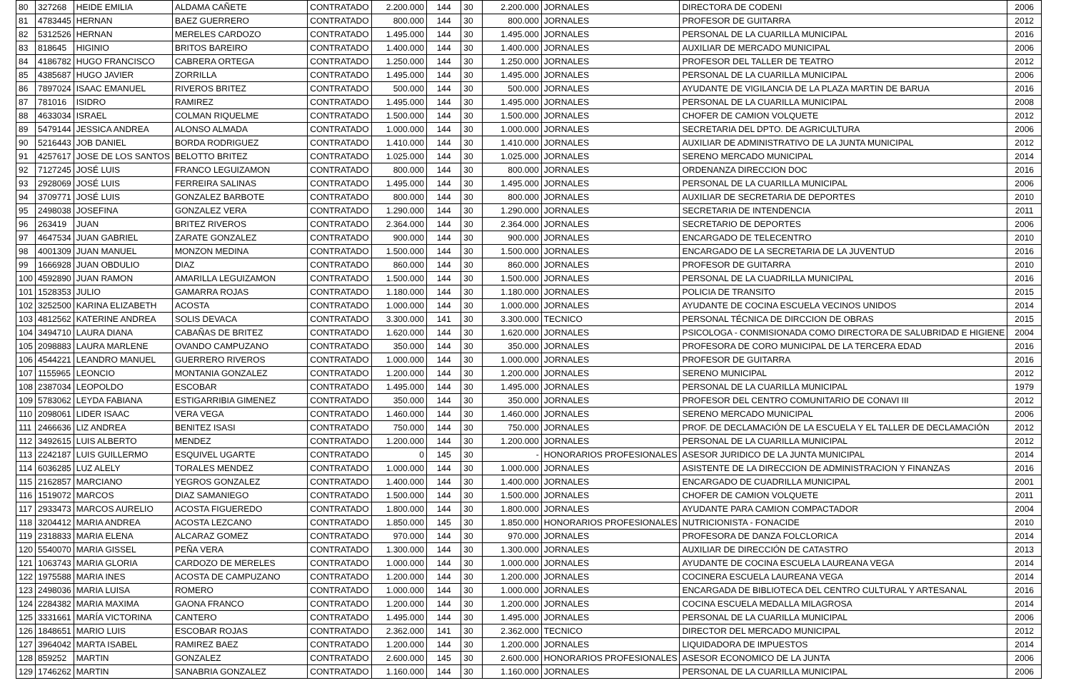| 80 | 327268 | HEIDE EMILIA | ALDAMA CAÑETE | CONTRATADO | 2.200.000 | 144 | 30 | 2.200.000 | JORNALES | DIRECTORA DE CODENI | 2006 |
| 81 | 4783445 | HERNAN | BAEZ GUERRERO | CONTRATADO | 800.000 | 144 | 30 | 800.000 | JORNALES | PROFESOR DE GUITARRA | 2012 |
| 82 | 5312526 | HERNAN | MERELES CARDOZO | CONTRATADO | 1.495.000 | 144 | 30 | 1.495.000 | JORNALES | PERSONAL DE LA CUARILLA MUNICIPAL | 2016 |
| 83 | 818645 | HIGINIO | BRITOS BAREIRO | CONTRATADO | 1.400.000 | 144 | 30 | 1.400.000 | JORNALES | AUXILIAR DE MERCADO MUNICIPAL | 2006 |
| 84 | 4186782 | HUGO FRANCISCO | CABRERA ORTEGA | CONTRATADO | 1.250.000 | 144 | 30 | 1.250.000 | JORNALES | PROFESOR DEL TALLER DE TEATRO | 2012 |
| 85 | 4385687 | HUGO JAVIER | ZORRILLA | CONTRATADO | 1.495.000 | 144 | 30 | 1.495.000 | JORNALES | PERSONAL DE LA CUARILLA MUNICIPAL | 2006 |
| 86 | 7897024 | ISAAC EMANUEL | RIVEROS BRITEZ | CONTRATADO | 500.000 | 144 | 30 | 500.000 | JORNALES | AYUDANTE DE VIGILANCIA DE LA PLAZA MARTIN DE BARUA | 2016 |
| 87 | 781016 | ISIDRO | RAMIREZ | CONTRATADO | 1.495.000 | 144 | 30 | 1.495.000 | JORNALES | PERSONAL DE LA CUARILLA MUNICIPAL | 2008 |
| 88 | 4633034 | ISRAEL | COLMAN RIQUELME | CONTRATADO | 1.500.000 | 144 | 30 | 1.500.000 | JORNALES | CHOFER DE CAMION VOLQUETE | 2012 |
| 89 | 5479144 | JESSICA ANDREA | ALONSO ALMADA | CONTRATADO | 1.000.000 | 144 | 30 | 1.000.000 | JORNALES | SECRETARIA DEL DPTO. DE AGRICULTURA | 2006 |
| 90 | 5216443 | JOB DANIEL | BORDA RODRIGUEZ | CONTRATADO | 1.410.000 | 144 | 30 | 1.410.000 | JORNALES | AUXILIAR DE ADMINISTRATIVO DE LA JUNTA MUNICIPAL | 2012 |
| 91 | 4257617 | JOSE DE LOS SANTOS | BELOTTO BRITEZ | CONTRATADO | 1.025.000 | 144 | 30 | 1.025.000 | JORNALES | SERENO MERCADO MUNICIPAL | 2014 |
| 92 | 7127245 | JOSÉ LUIS | FRANCO LEGUIZAMON | CONTRATADO | 800.000 | 144 | 30 | 800.000 | JORNALES | ORDENANZA DIRECCION DOC | 2016 |
| 93 | 2928069 | JOSÉ LUIS | FERREIRA SALINAS | CONTRATADO | 1.495.000 | 144 | 30 | 1.495.000 | JORNALES | PERSONAL DE LA CUARILLA MUNICIPAL | 2006 |
| 94 | 3709771 | JOSÉ LUIS | GONZALEZ BARBOTE | CONTRATADO | 800.000 | 144 | 30 | 800.000 | JORNALES | AUXILIAR DE SECRETARIA DE DEPORTES | 2010 |
| 95 | 2498038 | JOSEFINA | GONZALEZ VERA | CONTRATADO | 1.290.000 | 144 | 30 | 1.290.000 | JORNALES | SECRETARIA DE INTENDENCIA | 2011 |
| 96 | 263419 | JUAN | BRITEZ RIVEROS | CONTRATADO | 2.364.000 | 144 | 30 | 2.364.000 | JORNALES | SECRETARIO DE DEPORTES | 2006 |
| 97 | 4647534 | JUAN GABRIEL | ZARATE GONZALEZ | CONTRATADO | 900.000 | 144 | 30 | 900.000 | JORNALES | ENCARGADO DE TELECENTRO | 2010 |
| 98 | 4001309 | JUAN MANUEL | MONZON MEDINA | CONTRATADO | 1.500.000 | 144 | 30 | 1.500.000 | JORNALES | ENCARGADO DE LA SECRETARIA DE LA JUVENTUD | 2016 |
| 99 | 1666928 | JUAN OBDULIO | DIAZ | CONTRATADO | 860.000 | 144 | 30 | 860.000 | JORNALES | PROFESOR DE GUITARRA | 2010 |
| 100 | 4592890 | JUAN RAMON | AMARILLA LEGUIZAMON | CONTRATADO | 1.500.000 | 144 | 30 | 1.500.000 | JORNALES | PERSONAL DE LA CUADRILLA MUNICIPAL | 2016 |
| 101 | 1528353 | JULIO | GAMARRA ROJAS | CONTRATADO | 1.180.000 | 144 | 30 | 1.180.000 | JORNALES | POLICIA DE TRANSITO | 2015 |
| 102 | 3252500 | KARINA ELIZABETH | ACOSTA | CONTRATADO | 1.000.000 | 144 | 30 | 1.000.000 | JORNALES | AYUDANTE DE COCINA ESCUELA VECINOS UNIDOS | 2014 |
| 103 | 4812562 | KATERINE ANDREA | SOLIS DEVACA | CONTRATADO | 3.300.000 | 141 | 30 | 3.300.000 | TECNICO | PERSONAL TÉCNICA DE DIRCCION DE OBRAS | 2015 |
| 104 | 3494710 | LAURA DIANA | CABAÑAS DE BRITEZ | CONTRATADO | 1.620.000 | 144 | 30 | 1.620.000 | JORNALES | PSICOLOGA - CONMISIONADA COMO DIRECTORA DE SALUBRIDAD E HIGIENE | 2004 |
| 105 | 2098883 | LAURA MARLENE | OVANDO CAMPUZANO | CONTRATADO | 350.000 | 144 | 30 | 350.000 | JORNALES | PROFESORA DE CORO MUNICIPAL DE LA TERCERA EDAD | 2016 |
| 106 | 4544221 | LEANDRO MANUEL | GUERRERO RIVEROS | CONTRATADO | 1.000.000 | 144 | 30 | 1.000.000 | JORNALES | PROFESOR DE GUITARRA | 2016 |
| 107 | 1155965 | LEONCIO | MONTANIA GONZALEZ | CONTRATADO | 1.200.000 | 144 | 30 | 1.200.000 | JORNALES | SERENO MUNICIPAL | 2012 |
| 108 | 2387034 | LEOPOLDO | ESCOBAR | CONTRATADO | 1.495.000 | 144 | 30 | 1.495.000 | JORNALES | PERSONAL DE LA CUARILLA MUNICIPAL | 1979 |
| 109 | 5783062 | LEYDA FABIANA | ESTIGARRIBIA GIMENEZ | CONTRATADO | 350.000 | 144 | 30 | 350.000 | JORNALES | PROFESOR DEL CENTRO COMUNITARIO DE CONAVI III | 2012 |
| 110 | 2098061 | LIDER ISAAC | VERA VEGA | CONTRATADO | 1.460.000 | 144 | 30 | 1.460.000 | JORNALES | SERENO MERCADO MUNICIPAL | 2006 |
| 111 | 2466636 | LIZ ANDREA | BENITEZ ISASI | CONTRATADO | 750.000 | 144 | 30 | 750.000 | JORNALES | PROF. DE DECLAMACIÓN DE LA ESCUELA Y EL TALLER DE DECLAMACIÓN | 2012 |
| 112 | 3492615 | LUIS ALBERTO | MENDEZ | CONTRATADO | 1.200.000 | 144 | 30 | 1.200.000 | JORNALES | PERSONAL DE LA CUARILLA MUNICIPAL | 2012 |
| 113 | 2242187 | LUIS GUILLERMO | ESQUIVEL UGARTE | CONTRATADO | 0 | 145 | 30 | - | HONORARIOS PROFESIONALES | ASESOR JURIDICO DE LA JUNTA MUNICIPAL | 2014 |
| 114 | 6036285 | LUZ ALELY | TORALES MENDEZ | CONTRATADO | 1.000.000 | 144 | 30 | 1.000.000 | JORNALES | ASISTENTE DE LA DIRECCION DE ADMINISTRACION Y FINANZAS | 2016 |
| 115 | 2162857 | MARCIANO | YEGROS GONZALEZ | CONTRATADO | 1.400.000 | 144 | 30 | 1.400.000 | JORNALES | ENCARGADO DE CUADRILLA MUNICIPAL | 2001 |
| 116 | 1519072 | MARCOS | DIAZ SAMANIEGO | CONTRATADO | 1.500.000 | 144 | 30 | 1.500.000 | JORNALES | CHOFER DE CAMION VOLQUETE | 2011 |
| 117 | 2933473 | MARCOS AURELIO | ACOSTA FIGUEREDO | CONTRATADO | 1.800.000 | 144 | 30 | 1.800.000 | JORNALES | AYUDANTE PARA CAMION COMPACTADOR | 2004 |
| 118 | 3204412 | MARIA ANDREA | ACOSTA LEZCANO | CONTRATADO | 1.850.000 | 145 | 30 | 1.850.000 | HONORARIOS PROFESIONALES | NUTRICIONISTA - FONACIDE | 2010 |
| 119 | 2318833 | MARIA ELENA | ALCARAZ GOMEZ | CONTRATADO | 970.000 | 144 | 30 | 970.000 | JORNALES | PROFESORA DE DANZA FOLCLORICA | 2014 |
| 120 | 5540070 | MARIA GISSEL | PEÑA VERA | CONTRATADO | 1.300.000 | 144 | 30 | 1.300.000 | JORNALES | AUXILIAR DE DIRECCIÓN DE CATASTRO | 2013 |
| 121 | 1063743 | MARIA GLORIA | CARDOZO DE MERELES | CONTRATADO | 1.000.000 | 144 | 30 | 1.000.000 | JORNALES | AYUDANTE DE COCINA ESCUELA LAUREANA VEGA | 2014 |
| 122 | 1975588 | MARIA INES | ACOSTA DE CAMPUZANO | CONTRATADO | 1.200.000 | 144 | 30 | 1.200.000 | JORNALES | COCINERA ESCUELA LAUREANA VEGA | 2014 |
| 123 | 2498036 | MARIA LUISA | ROMERO | CONTRATADO | 1.000.000 | 144 | 30 | 1.000.000 | JORNALES | ENCARGADA DE BIBLIOTECA DEL CENTRO CULTURAL Y ARTESANAL | 2016 |
| 124 | 2284382 | MARIA MAXIMA | GAONA FRANCO | CONTRATADO | 1.200.000 | 144 | 30 | 1.200.000 | JORNALES | COCINA ESCUELA MEDALLA MILAGROSA | 2014 |
| 125 | 3331661 | MARÍA VICTORINA | CANTERO | CONTRATADO | 1.495.000 | 144 | 30 | 1.495.000 | JORNALES | PERSONAL DE LA CUARILLA MUNICIPAL | 2006 |
| 126 | 1848651 | MARIO LUIS | ESCOBAR ROJAS | CONTRATADO | 2.362.000 | 141 | 30 | 2.362.000 | TECNICO | DIRECTOR DEL MERCADO MUNICIPAL | 2012 |
| 127 | 3964042 | MARTA ISABEL | RAMIREZ BAEZ | CONTRATADO | 1.200.000 | 144 | 30 | 1.200.000 | JORNALES | LIQUIDADORA DE IMPUESTOS | 2014 |
| 128 | 859252 | MARTIN | GONZALEZ | CONTRATADO | 2.600.000 | 145 | 30 | 2.600.000 | HONORARIOS PROFESIONALES | ASESOR ECONOMICO DE LA JUNTA | 2006 |
| 129 | 1746262 | MARTIN | SANABRIA GONZALEZ | CONTRATADO | 1.160.000 | 144 | 30 | 1.160.000 | JORNALES | PERSONAL DE LA CUARILLA MUNICIPAL | 2006 |